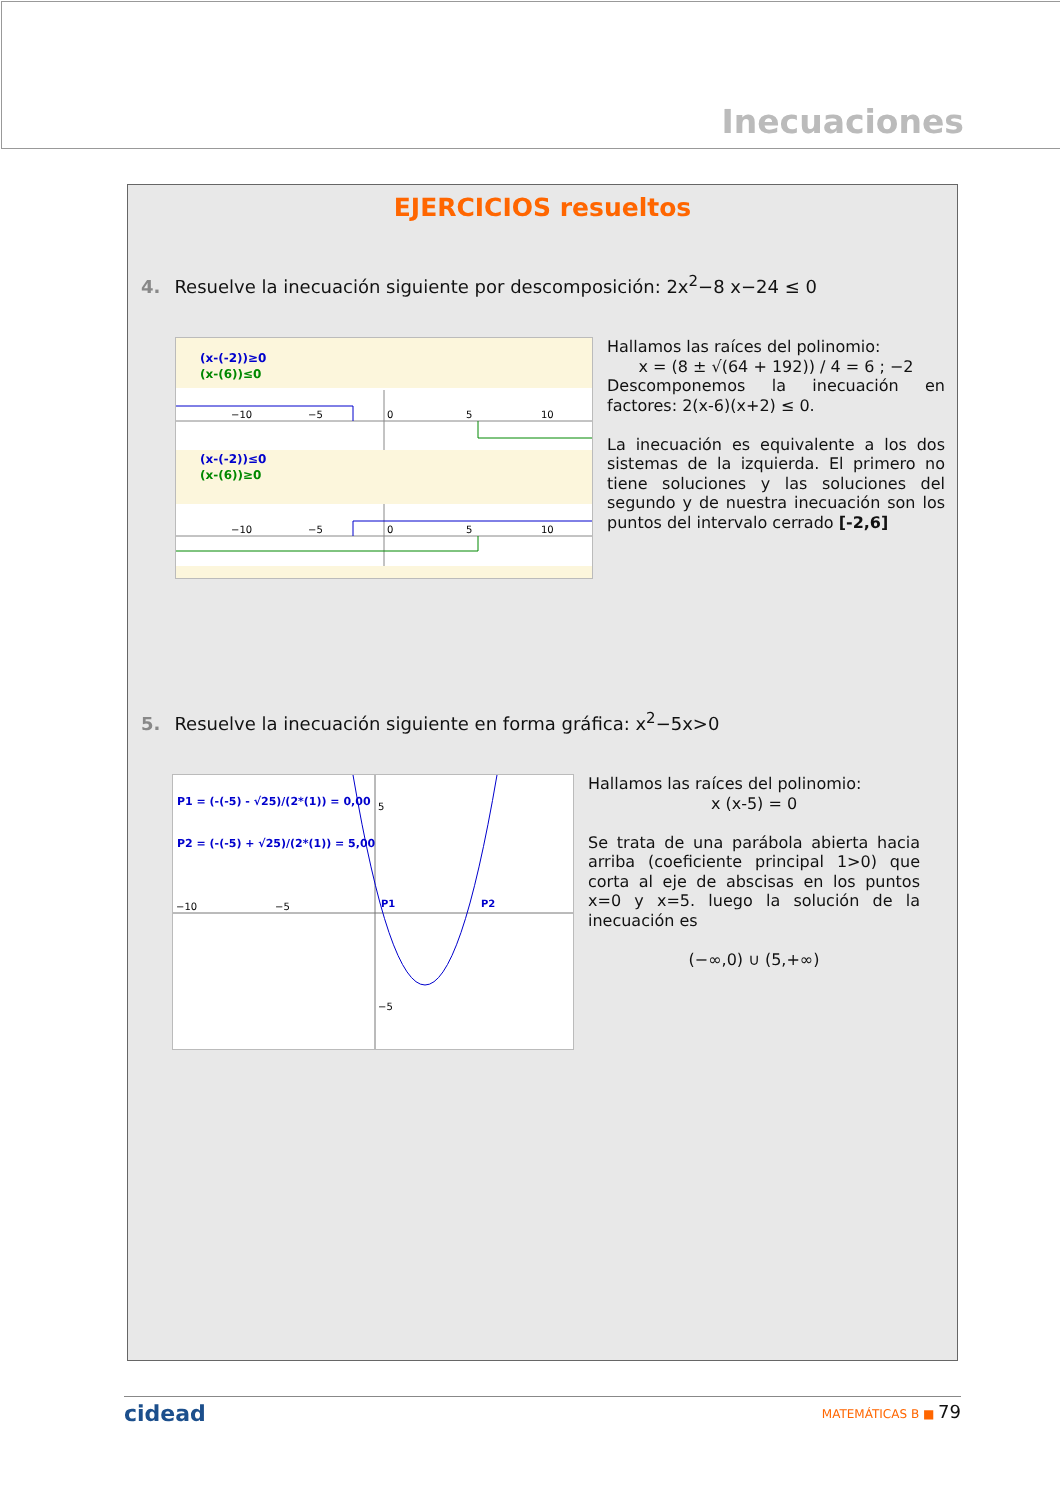Inecuaciones
EJERCICIOS resueltos
4. Resuelve la inecuación siguiente por descomposición: 2x<sup>2</sup>−8 x−24 ≤ 0
(x-(-2))≥0
(x-(6))≤0
−10
−5
0
5
10
(x-(-2))≤0
(x-(6))≥0
−10
−5
0
5
10
Hallamos las raíces del polinomio:
x = (8 ± √(64 + 192)) / 4 = 6 ; −2
Descomponemos la inecuación en factores: 2(x-6)(x+2) ≤ 0.
La inecuación es equivalente a los dos sistemas de la izquierda. El primero no tiene soluciones y las soluciones del segundo y de nuestra inecuación son los puntos del intervalo cerrado [-2,6]
5. Resuelve la inecuación siguiente en forma gráfica: x<sup>2</sup>−5x>0
−10
−5
5
−5
P1 = (-(-5) - √25)/(2*(1)) = 0,00
P2 = (-(-5) + √25)/(2*(1)) = 5,00
P1
P2
Hallamos las raíces del polinomio:
x (x-5) = 0
Se trata de una parábola abierta hacia arriba (coeficiente principal 1>0) que corta al eje de abscisas en los puntos x=0 y x=5. luego la solución de la inecuación es
(−∞,0) ∪ (5,+∞)
cidead MATEMÁTICAS B ■ 79